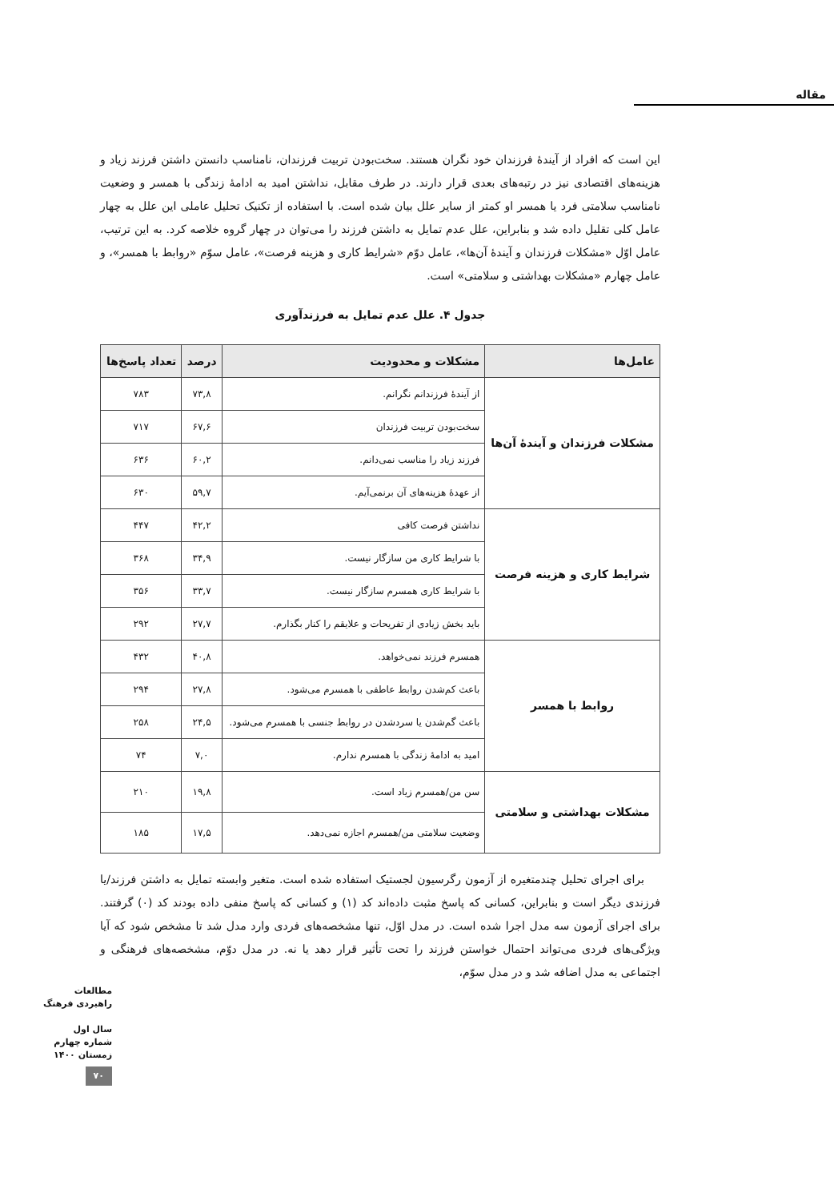مقاله
این است که افراد از آیندهٔ فرزندان خود نگران هستند. سخت‌بودن تربیت فرزندان، نامناسب دانستن داشتن فرزند زیاد و هزینه‌های اقتصادی نیز در رتبه‌های بعدی قرار دارند. در طرف مقابل، نداشتن امید به ادامهٔ زندگی با همسر و وضعیت نامناسب سلامتی فرد یا همسر او کمتر از سایر علل بیان شده است. با استفاده از تکنیک تحلیل عاملی این علل به چهار عامل کلی تقلیل داده شد و بنابراین، علل عدم تمایل به داشتن فرزند را می‌توان در چهار گروه خلاصه کرد. به این ترتیب، عامل اوّل «مشکلات فرزندان و آیندهٔ آن‌ها»، عامل دوّم «شرایط کاری و هزینه فرصت»، عامل سوّم «روابط با همسر»، و عامل چهارم «مشکلات بهداشتی و سلامتی» است.
جدول ۴. علل عدم تمایل به فرزندآوری
| عامل‌ها | مشکلات و محدودیت | درصد | تعداد پاسخ‌ها |
| --- | --- | --- | --- |
| مشکلات فرزندان و آیندهٔ آن‌ها | از آیندهٔ فرزندانم نگرانم. | ۷۳,۸ | ۷۸۳ |
| | سخت‌بودن تربیت فرزندان | ۶۷,۶ | ۷۱۷ |
| | فرزند زیاد را مناسب نمی‌دانم. | ۶۰,۲ | ۶۳۶ |
| | از عهدهٔ هزینه‌های آن برنمی‌آیم. | ۵۹,۷ | ۶۳۰ |
| شرایط کاری و هزینه فرصت | نداشتن فرصت کافی | ۴۲,۲ | ۴۴۷ |
| | با شرایط کاری من سازگار نیست. | ۳۴,۹ | ۳۶۸ |
| | با شرایط کاری همسرم سازگار نیست. | ۳۳,۷ | ۳۵۶ |
| | باید بخش زیادی از تفریحات و علایقم را کنار بگذارم. | ۲۷,۷ | ۲۹۲ |
| روابط با همسر | همسرم فرزند نمی‌خواهد. | ۴۰,۸ | ۴۳۲ |
| | باعث کم‌شدن روابط عاطفی با همسرم می‌شود. | ۲۷,۸ | ۲۹۴ |
| | باعث گم‌شدن یا سردشدن در روابط جنسی با همسرم می‌شود. | ۲۴,۵ | ۲۵۸ |
| | امید به ادامهٔ زندگی با همسرم ندارم. | ۷,۰ | ۷۴ |
| مشکلات بهداشتی و سلامتی | سن من/همسرم زیاد است. | ۱۹,۸ | ۲۱۰ |
| | وضعیت سلامتی من/همسرم اجازه نمی‌دهد. | ۱۷,۵ | ۱۸۵ |
برای اجرای تحلیل چندمتغیره از آزمون رگرسیون لجستیک استفاده شده است. متغیر وابسته تمایل به داشتن فرزند/یا فرزندی دیگر است و بنابراین، کسانی که پاسخ مثبت داده‌اند کد (۱) و کسانی که پاسخ منفی داده بودند کد (۰) گرفتند. برای اجرای آزمون سه مدل اجرا شده است. در مدل اوّل، تنها مشخصه‌های فردی وارد مدل شد تا مشخص شود که آیا ویژگی‌های فردی می‌تواند احتمال خواستن فرزند را تحت تأثیر قرار دهد یا نه. در مدل دوّم، مشخصه‌های فرهنگی و اجتماعی به مدل اضافه شد و در مدل سوّم،
مطالعات راهبردی فرهنگ
سال اول
شماره چهارم
زمستان ۱۴۰۰
۷۰